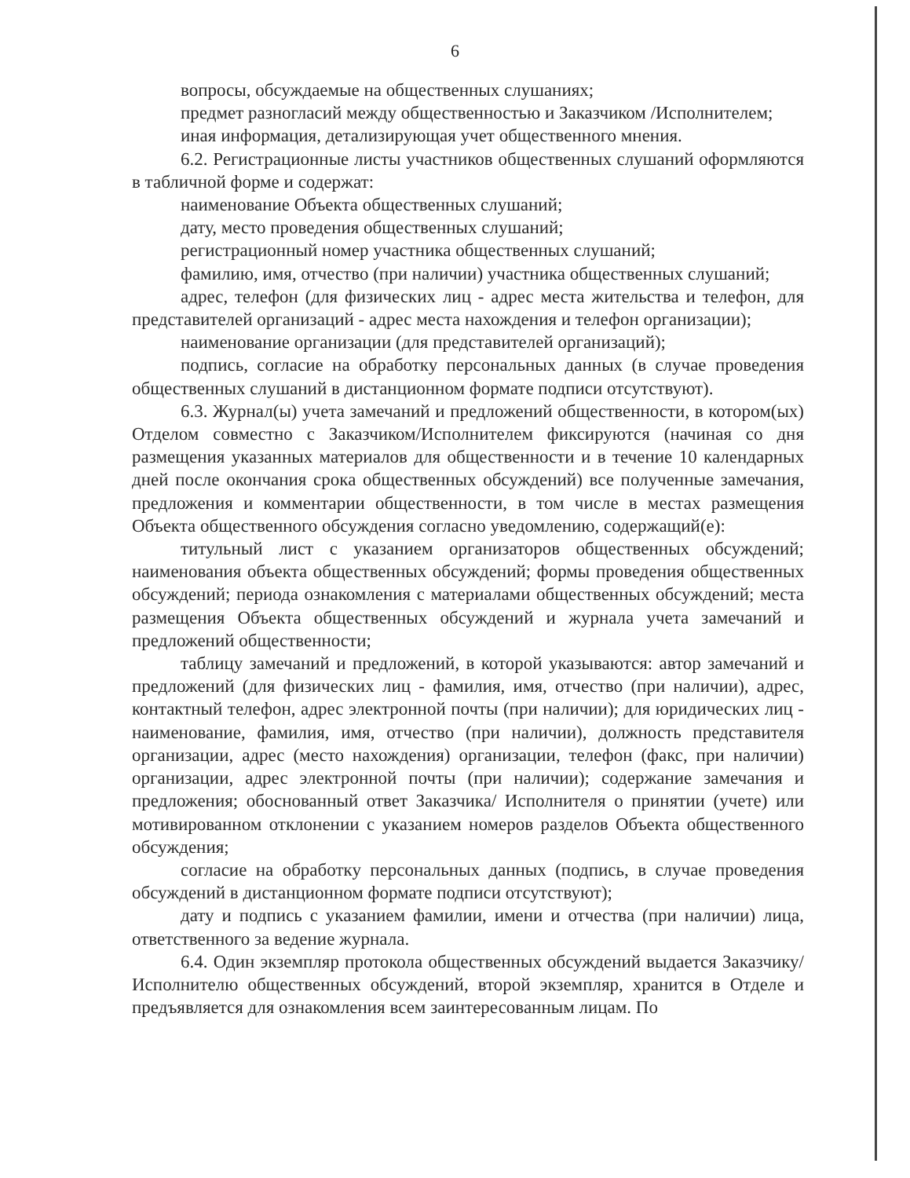6
вопросы, обсуждаемые на общественных слушаниях;
предмет разногласий между общественностью и Заказчиком /Исполнителем;
иная информация, детализирующая учет общественного мнения.
6.2. Регистрационные листы участников общественных слушаний оформляются в табличной форме и содержат:
наименование Объекта общественных слушаний;
дату, место проведения общественных слушаний;
регистрационный номер участника общественных слушаний;
фамилию, имя, отчество (при наличии) участника общественных слушаний;
адрес, телефон (для физических лиц - адрес места жительства и телефон, для представителей организаций - адрес места нахождения и телефон организации);
наименование организации (для представителей организаций);
подпись, согласие на обработку персональных данных (в случае проведения общественных слушаний в дистанционном формате подписи отсутствуют).
6.3. Журнал(ы) учета замечаний и предложений общественности, в котором(ых) Отделом совместно с Заказчиком/Исполнителем фиксируются (начиная со дня размещения указанных материалов для общественности и в течение 10 календарных дней после окончания срока общественных обсуждений) все полученные замечания, предложения и комментарии общественности, в том числе в местах размещения Объекта общественного обсуждения согласно уведомлению, содержащий(е):
титульный лист с указанием организаторов общественных обсуждений; наименования объекта общественных обсуждений; формы проведения общественных обсуждений; периода ознакомления с материалами общественных обсуждений; места размещения Объекта общественных обсуждений и журнала учета замечаний и предложений общественности;
таблицу замечаний и предложений, в которой указываются: автор замечаний и предложений (для физических лиц - фамилия, имя, отчество (при наличии), адрес, контактный телефон, адрес электронной почты (при наличии); для юридических лиц - наименование, фамилия, имя, отчество (при наличии), должность представителя организации, адрес (место нахождения) организации, телефон (факс, при наличии) организации, адрес электронной почты (при наличии); содержание замечания и предложения; обоснованный ответ Заказчика/ Исполнителя о принятии (учете) или мотивированном отклонении с указанием номеров разделов Объекта общественного обсуждения;
согласие на обработку персональных данных (подпись, в случае проведения обсуждений в дистанционном формате подписи отсутствуют);
дату и подпись с указанием фамилии, имени и отчества (при наличии) лица, ответственного за ведение журнала.
6.4. Один экземпляр протокола общественных обсуждений выдается Заказчику/Исполнителю общественных обсуждений, второй экземпляр, хранится в Отделе и предъявляется для ознакомления всем заинтересованным лицам. По